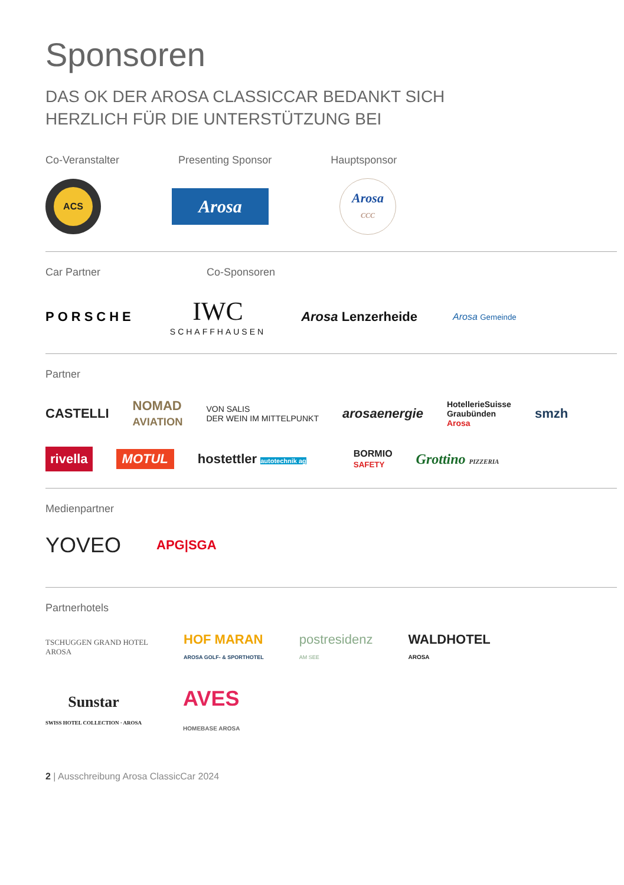Sponsoren
DAS OK DER AROSA CLASSICCAR BEDANKT SICH
HERZLICH FÜR DIE UNTERSTÜTZUNG BEI
Co-Veranstalter Presenting Sponsor Hauptsponsor
ACS
Arosa
Arosa
CCC
Car Partner Co-Sponsoren
PORSCHE IWC
SCHAFFHAUSEN Arosa Lenzerheide Arosa Gemeinde
Partner
CASTELLI NOMAD
AVIATION VON SALIS
DER WEIN IM MITTELPUNKT arosaenergie HotellerieSuisse
Graubünden
Arosa smzh
rivella MOTUL hostettler autotechnik ag BORMIO
SAFETY Grottino PIZZERIA
Medienpartner
YOVEO APG|SGA
Partnerhotels
TSCHUGGEN GRAND HOTEL
AROSA HOF MARAN
AROSA GOLF- & SPORTHOTEL postresidenz
AM SEE WALDHOTEL
AROSA
Sunstar
SWISS HOTEL COLLECTION · AROSA AVES
HOMEBASE AROSA
2 | Ausschreibung Arosa ClassicCar 2024